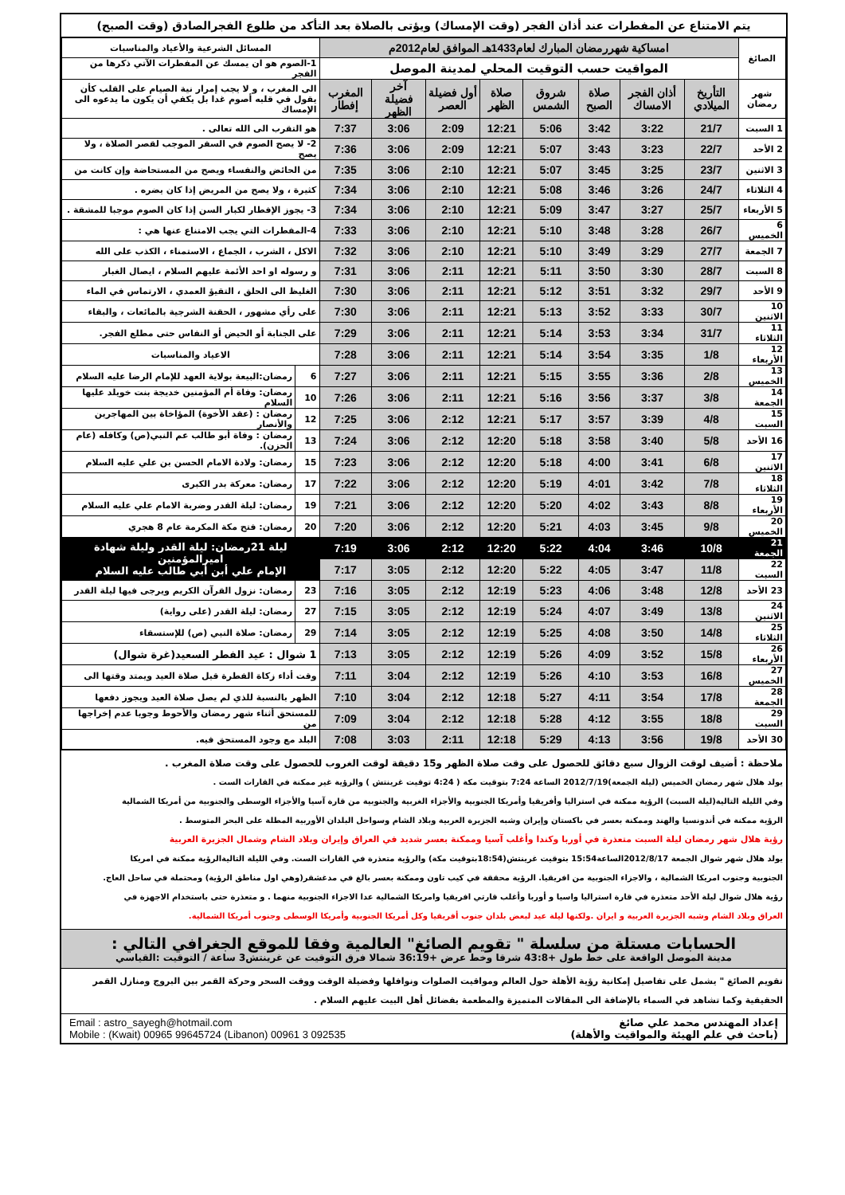يتم الامتناع عن المفطرات عند أذان الفجر (وقت الإمساك) ويؤتى بالصلاة بعد التأكد من طلوع الفجرالصادق (وقت الصبح)
| الصائغ | امساكية شهررمضان المبارك لعام1433هـ الموافق لعام2012م | | | | | | | | المسائل الشرعية والأعياد والمناسبات | |
| | المواقيت حسب التوقيت المحلي لمدينة الموصل | | | | | | | | 1-الصوم هو ان يمسك عن المفطرات الآتي ذكرها من الفجر | |
| شهر رمضان | التأريخ الميلادي | أذان الفجر الامساك | صلاة الصبح | شروق الشمس | صلاة الظهر | أول فضيلة العصر | آخر فضيلة الظهر | المغرب إفطار | الى المغرب ، و لا يجب إمرار نية الصيام على القلب كأن يقول في قلبه أصوم غدا بل يكفي أن يكون ما يدعوه الى الإمساك | |
| 1 السبت | 21/7 | 3:22 | 3:42 | 5:06 | 12:21 | 2:09 | 3:06 | 7:37 | هو التقرب الى الله تعالى . | |
| 2 الأحد | 22/7 | 3:23 | 3:43 | 5:07 | 12:21 | 2:09 | 3:06 | 7:36 | 2- لا يصح الصوم في السفر الموجب لقصر الصلاة ، ولا يصح | |
| 3 الاثنين | 23/7 | 3:25 | 3:45 | 5:07 | 12:21 | 2:10 | 3:06 | 7:35 | من الحائض والنفساء ويصح من المستحاضة وإن كانت من | |
| 4 الثلاثاء | 24/7 | 3:26 | 3:46 | 5:08 | 12:21 | 2:10 | 3:06 | 7:34 | كثيرة ، ولا يصح من المريض إذا كان يضره . | |
| 5 الأربعاء | 25/7 | 3:27 | 3:47 | 5:09 | 12:21 | 2:10 | 3:06 | 7:34 | 3- يجوز الإفطار لكبار السن إذا كان الصوم موجبا للمشقة . | |
| 6 الخميس | 26/7 | 3:28 | 3:48 | 5:10 | 12:21 | 2:10 | 3:06 | 7:33 | 4-المفطرات التي يجب الامتناع عنها هي : | |
| 7 الجمعة | 27/7 | 3:29 | 3:49 | 5:10 | 12:21 | 2:10 | 3:06 | 7:32 | الاكل ، الشرب ، الجماع ، الاستمناء ، الكذب على الله | |
| 8 السبت | 28/7 | 3:30 | 3:50 | 5:11 | 12:21 | 2:11 | 3:06 | 7:31 | و رسوله او احد الأئمة عليهم السلام ، ايصال الغبار | |
| 9 الأحد | 29/7 | 3:32 | 3:51 | 5:12 | 12:21 | 2:11 | 3:06 | 7:30 | الغليظ الى الحلق ، التقيؤ العمدي ، الارتماس في الماء | |
| 10 الاثنين | 30/7 | 3:33 | 3:52 | 5:13 | 12:21 | 2:11 | 3:06 | 7:30 | على رأي مشهور ، الحقنة الشرجية بالمائعات ، والبقاء | |
| 11 الثلاثاء | 31/7 | 3:34 | 3:53 | 5:14 | 12:21 | 2:11 | 3:06 | 7:29 | على الجنابة أو الحيض أو النفاس حتى مطلع الفجر. | |
| 12 الأربعاء | 1/8 | 3:35 | 3:54 | 5:14 | 12:21 | 2:11 | 3:06 | 7:28 | الاعياد والمناسبات | |
| 13 الخميس | 2/8 | 3:36 | 3:55 | 5:15 | 12:21 | 2:11 | 3:06 | 7:27 | 6 | رمضان:البيعة بولاية العهد للإمام الرضا عليه السلام |
| 14 الجمعة | 3/8 | 3:37 | 3:56 | 5:16 | 12:21 | 2:11 | 3:06 | 7:26 | 10 | رمضان: وفاة أم المؤمنين خديجة بنت خويلد عليها السلام |
| 15 السبت | 4/8 | 3:39 | 3:57 | 5:17 | 12:21 | 2:12 | 3:06 | 7:25 | 12 | رمضان : (عقد الأخوة) المؤاخاة بين المهاجرين والأنصار |
| 16 الأحد | 5/8 | 3:40 | 3:58 | 5:18 | 12:20 | 2:12 | 3:06 | 7:24 | 13 | رمضان : وفاة أبو طالب عم النبي(ص) وكافله (عام الحزن). |
| 17 الاثنين | 6/8 | 3:41 | 4:00 | 5:18 | 12:20 | 2:12 | 3:06 | 7:23 | 15 | رمضان: ولادة الامام الحسن بن علي عليه السلام |
| 18 الثلاثاء | 7/8 | 3:42 | 4:01 | 5:19 | 12:20 | 2:12 | 3:06 | 7:22 | 17 | رمضان: معركة بدر الكبرى |
| 19 الأربعاء | 8/8 | 3:43 | 4:02 | 5:20 | 12:20 | 2:12 | 3:06 | 7:21 | 19 | رمضان: ليلة القدر وضربة الامام علي عليه السلام |
| 20 الخميس | 9/8 | 3:45 | 4:03 | 5:21 | 12:20 | 2:12 | 3:06 | 7:20 | 20 | رمضان: فتح مكة المكرمة عام 8 هجري |
| 21 الجمعة | 10/8 | 3:46 | 4:04 | 5:22 | 12:20 | 2:12 | 3:06 | 7:19 | ليلة 21رمضان: ليلة القدر وليلة شهادة اميرالمؤمنين الإمام علي أبن أبي طالب عليه السلام | |
| 22 السبت | 11/8 | 3:47 | 4:05 | 5:22 | 12:20 | 2:12 | 3:05 | 7:17 | | |
| 23 الأحد | 12/8 | 3:48 | 4:06 | 5:23 | 12:19 | 2:12 | 3:05 | 7:16 | 23 | رمضان: نزول القرآن الكريم ويرجى فيها ليلة القدر |
| 24 الاثنين | 13/8 | 3:49 | 4:07 | 5:24 | 12:19 | 2:12 | 3:05 | 7:15 | 27 | رمضان: ليلة القدر (على رواية) |
| 25 الثلاثاء | 14/8 | 3:50 | 4:08 | 5:25 | 12:19 | 2:12 | 3:05 | 7:14 | 29 | رمضان: صلاة النبي (ص) للإستسقاء |
| 26 الأربعاء | 15/8 | 3:52 | 4:09 | 5:26 | 12:19 | 2:12 | 3:05 | 7:13 | 1 شوال : عيد الفطر السعيد(غرة شوال) | |
| 27 الخميس | 16/8 | 3:53 | 4:10 | 5:26 | 12:19 | 2:12 | 3:04 | 7:11 | وقت أداء زكاة الفطرة قبل صلاة العيد ويمتد وقتها الى | |
| 28 الجمعة | 17/8 | 3:54 | 4:11 | 5:27 | 12:18 | 2:12 | 3:04 | 7:10 | الظهر بالنسبة للذي لم يصل صلاة العيد ويجوز دفعها | |
| 29 السبت | 18/8 | 3:55 | 4:12 | 5:28 | 12:18 | 2:12 | 3:04 | 7:09 | للمستحق أثناء شهر رمضان والأحوط وجوبا عدم إخراجها من | |
| 30 الأحد | 19/8 | 3:56 | 4:13 | 5:29 | 12:18 | 2:11 | 3:03 | 7:08 | البلد مع وجود المستحق فيه. | |
ملاحظة : أضيف لوقت الزوال سبع دقائق للحصول على وقت صلاة الظهر و15 دقيقة لوقت الغروب للحصول على وقت صلاة المغرب .
يولد هلال شهر رمضان الخميس (ليلة الجمعة)2012/7/19 الساعة 7:24 بتوقيت مكة ( 4:24 توقيت غرينتش ) والرؤية غير ممكنة في القارات الست .
وفي الليلة التالية(ليلة السبت) الرؤية ممكنة في استراليا وأفريقيا وأمريكا الجنوبية والأجزاء الغربية والجنوبية من قارة آسيا والأجزاء الوسطى والجنوبية من أمريكا الشمالية
الرؤية ممكنة في أندونسيا والهند وممكنة بعسر في باكستان وإيران وشبه الجزيرة العربية وبلاد الشام وسواحل البلدان الأوربية المطلة على البحر المتوسط .
رؤية هلال شهر رمضان ليلة السبت متعذرة في أوربا وكندا وأغلب آسيا وممكنة بعسر شديد في العراق وإيران وبلاد الشام وشمال الجزيرة العربية
يولد هلال شهر شوال الجمعة 2012/8/17الساعة15:54 بتوقيت غرينتش(18:54بتوقيت مكة) والرؤية متعذرة في القارات الست. وفي الليلة التاليةالرؤية ممكنة في امريكا
الجنوبية وجنوب امريكا الشمالية ، والاجزاء الجنوبية من افريقيا. الرؤية محققة في كيب تاون وممكنة بعسر بالغ في مدغشقر(وهي اول مناطق الرؤية) ومحتملة في ساحل العاج.
رؤية هلال شوال ليلة الأحد متعذرة في قارة استراليا واسيا و أوربا وأغلب قارتي افريقيا وامريكا الشمالية عدا الاجزاء الجنوبية منهما . و متعذرة حتى باستخدام الاجهزة في
العراق وبلاد الشام وشبه الجزيرة العربية و ايران .ولكنها ليلة عيد لبعض بلدان جنوب أفريقيا وكل أمريكا الجنوبية وأمريكا الوسطى وجنوب أمريكا الشمالية.
الحسابات مستلة من سلسلة " تقويم الصائغ" العالمية وفقا للموقع الجغرافي التالي :
مدينة الموصل الواقعة على خط طول +43:8 شرقا وخط عرض +36:19 شمالا فرق التوقيت عن غرينتش3 ساعة / التوقيت :القياسي
تقويم الصائغ " يشمل على تفاصيل إمكانية رؤية الأهلة حول العالم ومواقيت الصلوات ونوافلها وفضيلة الوقت ووقت السحر وحركة القمر بين البروج ومنازل القمر الحقيقية وكما تشاهد في السماء بالإضافة الى المقالات المتميزة والمطعمة بفضائل أهل البيت عليهم السلام .
إعداد المهندس محمد علي صائغ
(باحث في علم الهيئة والمواقيت والأهلة)
Email : astro_sayegh@hotmail.com
Mobile : (Kwait) 00965 99645724 (Libanon) 00961 3 092535